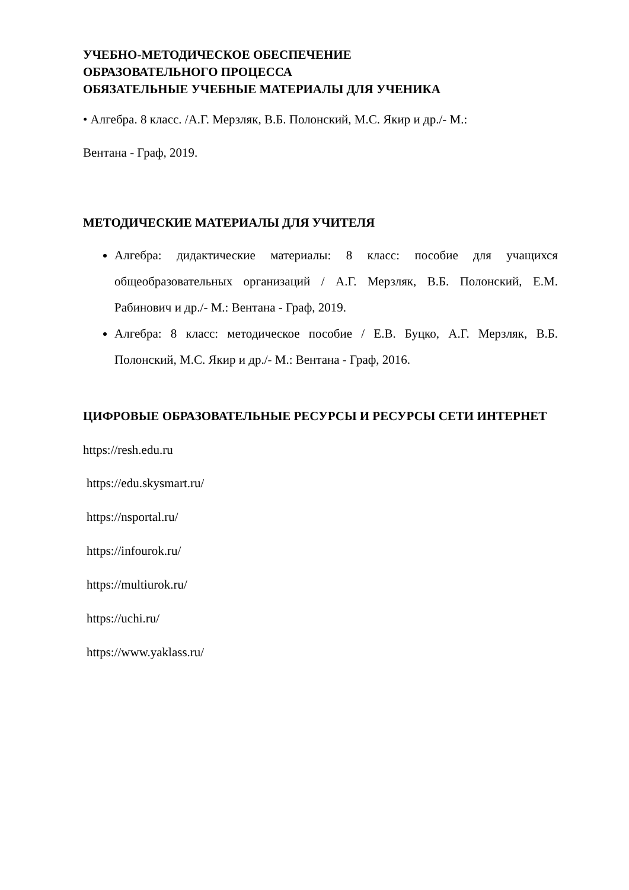УЧЕБНО-МЕТОДИЧЕСКОЕ ОБЕСПЕЧЕНИЕ
ОБРАЗОВАТЕЛЬНОГО ПРОЦЕССА
ОБЯЗАТЕЛЬНЫЕ УЧЕБНЫЕ МАТЕРИАЛЫ ДЛЯ УЧЕНИКА
• Алгебра. 8 класс. /А.Г. Мерзляк, В.Б. Полонский, М.С. Якир и др./- М.:
Вентана - Граф, 2019.
МЕТОДИЧЕСКИЕ МАТЕРИАЛЫ ДЛЯ УЧИТЕЛЯ
Алгебра: дидактические материалы: 8 класс: пособие для учащихся общеобразовательных организаций / А.Г. Мерзляк, В.Б. Полонский, Е.М. Рабинович и др./- М.: Вентана - Граф, 2019.
Алгебра: 8 класс: методическое пособие / Е.В. Буцко, А.Г. Мерзляк, В.Б. Полонский, М.С. Якир и др./- М.: Вентана - Граф, 2016.
ЦИФРОВЫЕ ОБРАЗОВАТЕЛЬНЫЕ РЕСУРСЫ И РЕСУРСЫ СЕТИ ИНТЕРНЕТ
https://resh.edu.ru
https://edu.skysmart.ru/
https://nsportal.ru/
https://infourok.ru/
https://multiurok.ru/
https://uchi.ru/
https://www.yaklass.ru/